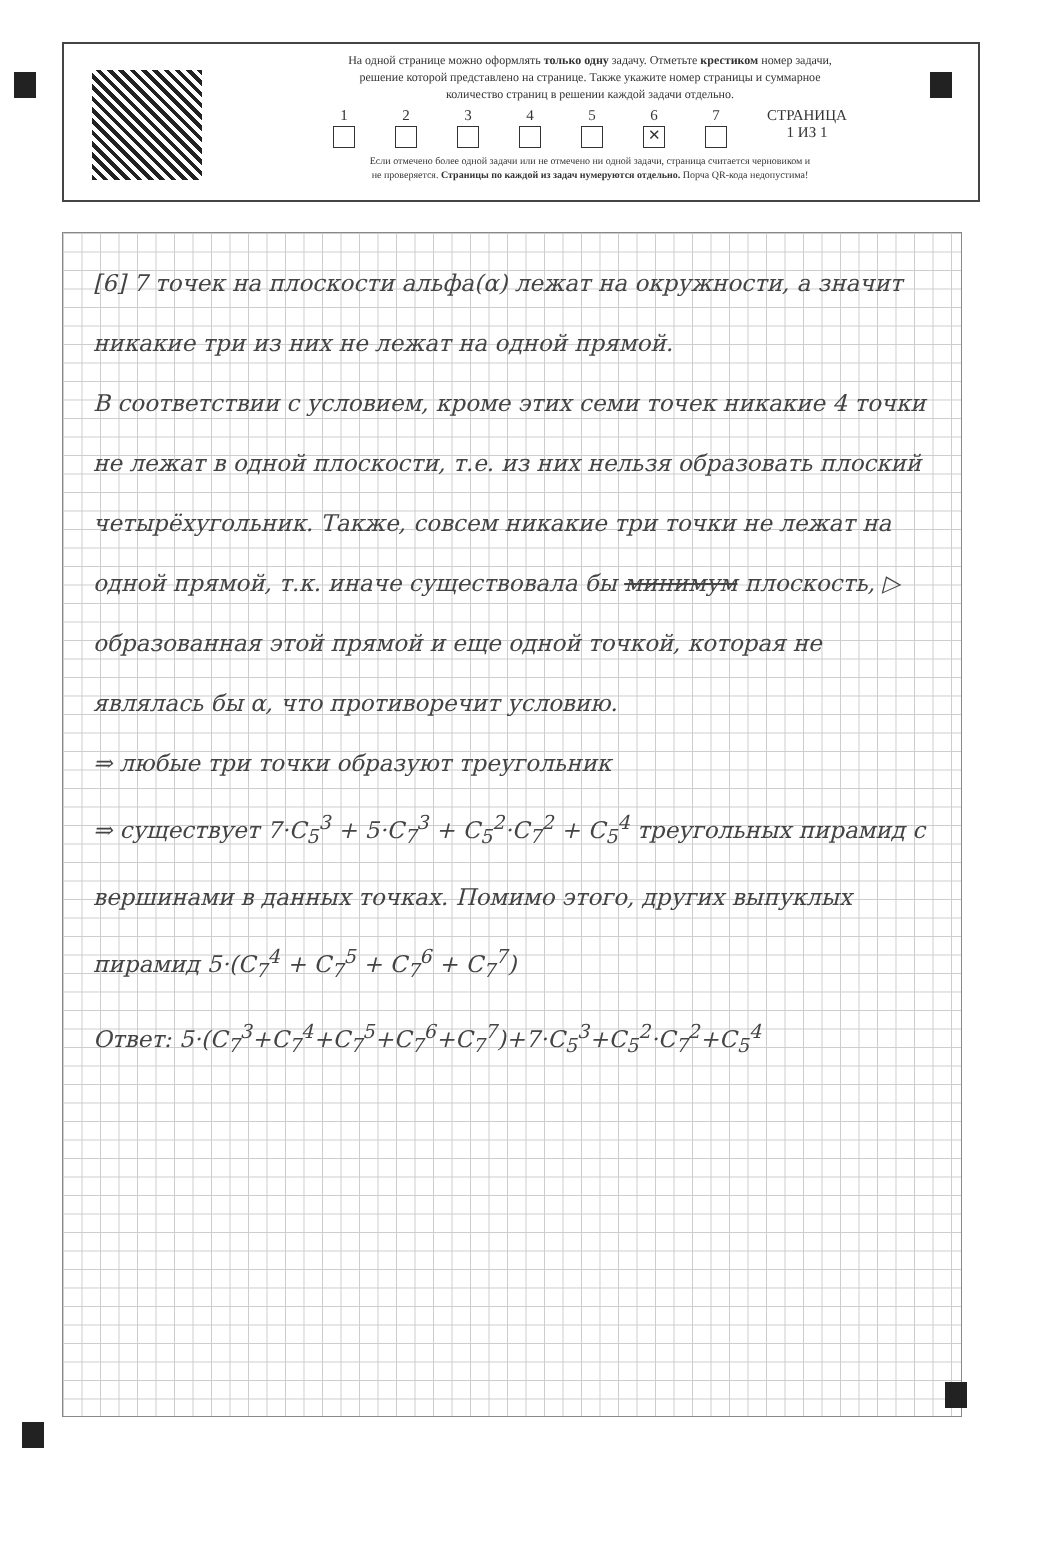На одной странице можно оформлять только одну задачу. Отметьте крестиком номер задачи,
решение которой представлено на странице. Также укажите номер страницы и суммарное
количество страниц в решении каждой задачи отдельно.
1 2 3 4 5 6
✕
7 СТРАНИЦА
1 ИЗ 1
Если отмечено более одной задачи или не отмечено ни одной задачи, страница считается черновиком и
не проверяется. Страницы по каждой из задач нумеруются отдельно. Порча QR-кода недопустима!
[6] 7 точек на плоскости альфа(α) лежат на окружности, а значит никакие три из них не лежат на одной прямой.
В соответствии с условием, кроме этих семи точек никакие 4 точки не лежат в одной плоскости, т.е. из них нельзя образовать плоский четырёхугольник. Также, совсем никакие три точки не лежат на одной прямой, т.к. иначе существовала бы минимум плоскость, ▷ образованная этой прямой и еще одной точкой, которая не являлась бы α, что противоречит условию.
⇒ любые три точки образуют треугольник
⇒ существует 7·C<sub>5</sub><sup>3</sup> + 5·C<sub>7</sub><sup>3</sup> + C<sub>5</sub><sup>2</sup>·C<sub>7</sub><sup>2</sup> + C<sub>5</sub><sup>4</sup> треугольных пирамид с вершинами в данных точках. Помимо этого, других выпуклых пирамид 5·(C<sub>7</sub><sup>4</sup> + C<sub>7</sub><sup>5</sup> + C<sub>7</sub><sup>6</sup> + C<sub>7</sub><sup>7</sup>)
Ответ: 5·(C<sub>7</sub><sup>3</sup>+C<sub>7</sub><sup>4</sup>+C<sub>7</sub><sup>5</sup>+C<sub>7</sub><sup>6</sup>+C<sub>7</sub><sup>7</sup>)+7·C<sub>5</sub><sup>3</sup>+C<sub>5</sub><sup>2</sup>·C<sub>7</sub><sup>2</sup>+C<sub>5</sub><sup>4</sup>